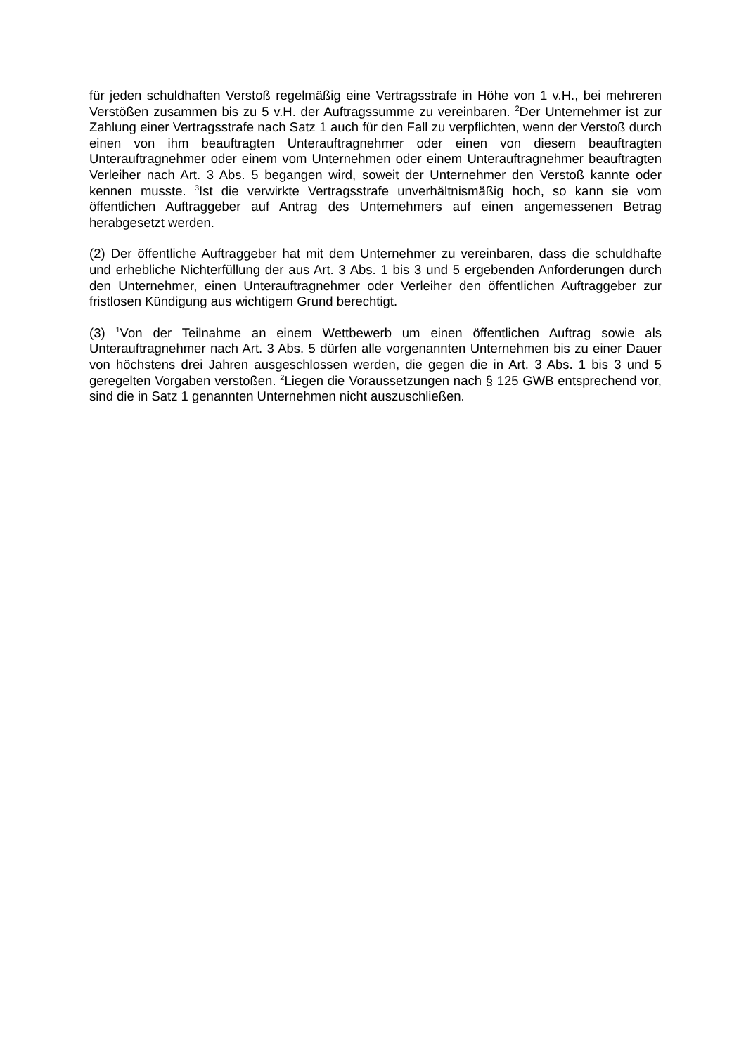für jeden schuldhaften Verstoß regelmäßig eine Vertragsstrafe in Höhe von 1 v.H., bei mehreren Verstößen zusammen bis zu 5 v.H. der Auftragssumme zu vereinbaren. <sup>2</sup>Der Unternehmer ist zur Zahlung einer Vertragsstrafe nach Satz 1 auch für den Fall zu verpflichten, wenn der Verstoß durch einen von ihm beauftragten Unterauftragnehmer oder einen von diesem beauftragten Unterauftragnehmer oder einem vom Unternehmen oder einem Unterauftragnehmer beauftragten Verleiher nach Art. 3 Abs. 5 begangen wird, soweit der Unternehmer den Verstoß kannte oder kennen musste. <sup>3</sup>Ist die verwirkte Vertragsstrafe unverhältnismäßig hoch, so kann sie vom öffentlichen Auftraggeber auf Antrag des Unternehmers auf einen angemessenen Betrag herabgesetzt werden.
(2) Der öffentliche Auftraggeber hat mit dem Unternehmer zu vereinbaren, dass die schuldhafte und erhebliche Nichterfüllung der aus Art. 3 Abs. 1 bis 3 und 5 ergebenden Anforderungen durch den Unternehmer, einen Unterauftragnehmer oder Verleiher den öffentlichen Auftraggeber zur fristlosen Kündigung aus wichtigem Grund berechtigt.
(3) <sup>1</sup>Von der Teilnahme an einem Wettbewerb um einen öffentlichen Auftrag sowie als Unterauftragnehmer nach Art. 3 Abs. 5 dürfen alle vorgenannten Unternehmen bis zu einer Dauer von höchstens drei Jahren ausgeschlossen werden, die gegen die in Art. 3 Abs. 1 bis 3 und 5 geregelten Vorgaben verstoßen. <sup>2</sup>Liegen die Voraussetzungen nach § 125 GWB entsprechend vor, sind die in Satz 1 genannten Unternehmen nicht auszuschließen.